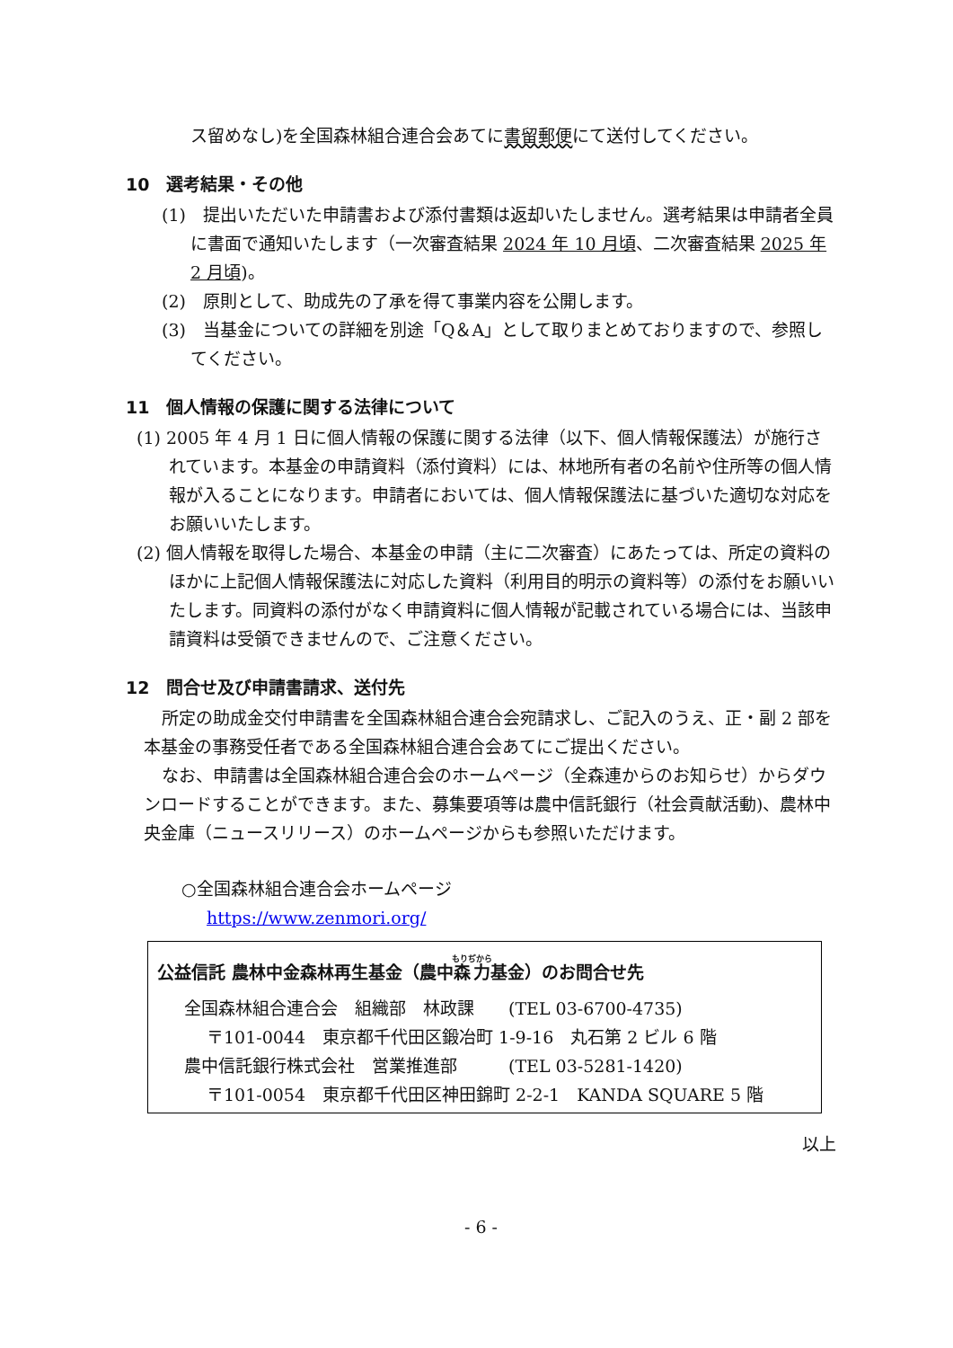ス留めなし)を全国森林組合連合会あてに書留郵便にて送付してください。
10　選考結果・その他
(1)　提出いただいた申請書および添付書類は返却いたしません。選考結果は申請者全員に書面で通知いたします（一次審査結果 2024 年 10 月頃、二次審査結果 2025 年 2 月頃)。
(2)　原則として、助成先の了承を得て事業内容を公開します。
(3)　当基金についての詳細を別途「Q＆A」として取りまとめておりますので、参照してください。
11　個人情報の保護に関する法律について
(1) 2005 年 4 月 1 日に個人情報の保護に関する法律（以下、個人情報保護法）が施行されています。本基金の申請資料（添付資料）には、林地所有者の名前や住所等の個人情報が入ることになります。申請者においては、個人情報保護法に基づいた適切な対応をお願いいたします。
(2) 個人情報を取得した場合、本基金の申請（主に二次審査）にあたっては、所定の資料のほかに上記個人情報保護法に対応した資料（利用目的明示の資料等）の添付をお願いいたします。同資料の添付がなく申請資料に個人情報が記載されている場合には、当該申請資料は受領できませんので、ご注意ください。
12　問合せ及び申請書請求、送付先
所定の助成金交付申請書を全国森林組合連合会宛請求し、ご記入のうえ、正・副 2 部を本基金の事務受任者である全国森林組合連合会あてにご提出ください。
なお、申請書は全国森林組合連合会のホームページ（全森連からのお知らせ）からダウンロードすることができます。また、募集要項等は農中信託銀行（社会貢献活動)、農林中央金庫（ニュースリリース）のホームページからも参照いただけます。
○全国森林組合連合会ホームページ
https://www.zenmori.org/
公益信託 農林中金森林再生基金（農中森力基金）のお問合せ先
全国森林組合連合会　組織部　林政課　　(TEL 03-6700-4735)
〒101-0044　東京都千代田区鍛冶町 1-9-16　丸石第 2 ビル 6 階
農中信託銀行株式会社　営業推進部　　　(TEL 03-5281-1420)
〒101-0054　東京都千代田区神田錦町 2-2-1　KANDA SQUARE 5 階
以上
- 6 -